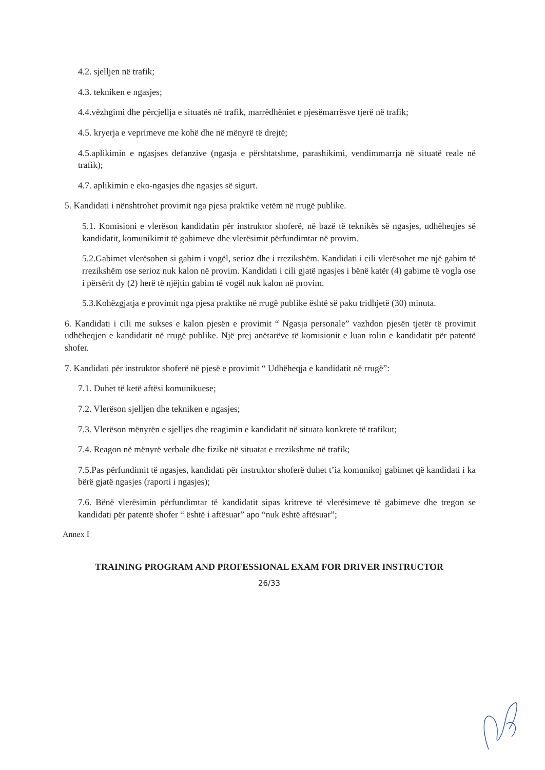4.2. sjelljen në trafik;
4.3. tekniken e ngasjes;
4.4.vëzhgimi dhe përcjellja e situatës në trafik, marrëdhëniet e pjesëmarrësve tjerë në trafik;
4.5. kryerja e veprimeve me kohë dhe në mënyrë të drejtë;
4.5.aplikimin e ngasjses defanzive (ngasja e përshtatshme, parashikimi, vendimmarrja në situatë reale në trafik);
4.7. aplikimin e eko-ngasjes dhe ngasjes së sigurt.
5. Kandidati i nënshtrohet provimit nga pjesa praktike vetëm në rrugë publike.
5.1. Komisioni e vlerëson kandidatin për instruktor shoferë, në bazë të teknikës së ngasjes, udhëheqjes së kandidatit, komunikimit të gabimeve dhe vlerësimit përfundimtar në provim.
5.2.Gabimet vlerësohen si gabim i vogël, serioz dhe i rrezikshëm. Kandidati i cili vlerësohet me një gabim të rrezikshëm ose serioz nuk kalon në provim. Kandidati i cili gjatë ngasjes i bënë katër (4) gabime të vogla ose i përsërit dy (2) herë të njëjtin gabim të vogël nuk kalon në provim.
5.3.Kohëzgjatja e provimit nga pjesa praktike në rrugë publike është së paku tridhjetë (30) minuta.
6. Kandidati i cili me sukses e kalon pjesën e provimit “ Ngasja personale” vazhdon pjesën tjetër të provimit udhëheqjen e kandidatit në rrugë publike. Një prej anëtarëve të komisionit e luan rolin e kandidatit për patentë shofer.
7. Kandidati për instruktor shoferë në pjesë e provimit “ Udhëheqja e kandidatit në rrugë”:
7.1. Duhet të ketë aftësi komunikuese;
7.2. Vlerëson sjelljen dhe tekniken e ngasjes;
7.3. Vlerëson mënyrën e sjelljes dhe reagimin e kandidatit në situata konkrete të trafikut;
7.4. Reagon në mënyrë verbale dhe fizike në situatat e rrezikshme në trafik;
7.5.Pas përfundimit të ngasjes, kandidati për instruktor shoferë duhet t’ia komunikoj gabimet që kandidati i ka bërë gjatë ngasjes (raporti i ngasjes);
7.6. Bënë vlerësimin përfundimtar të kandidatit sipas kritreve të vlerësimeve të gabimeve dhe tregon se kandidati për patentë shofer “ është i aftësuar” apo “nuk është aftësuar”;
Annex I
TRAINING PROGRAM AND PROFESSIONAL EXAM FOR DRIVER INSTRUCTOR
26/33